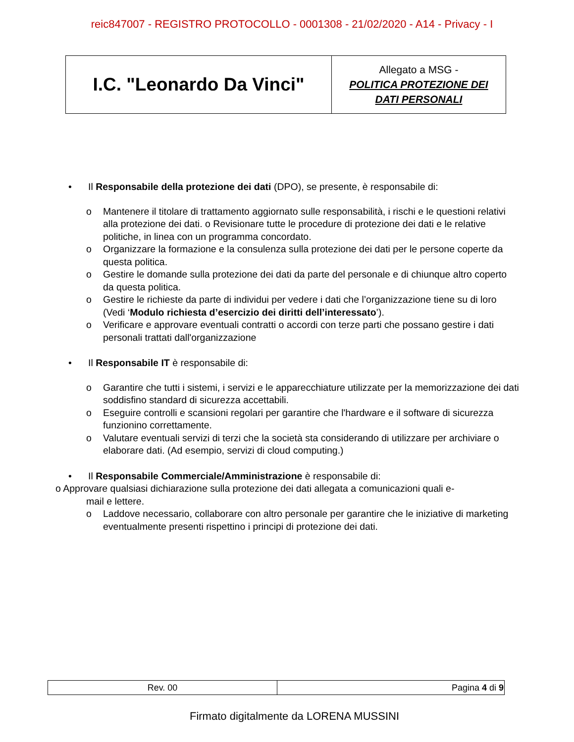reic847007 - REGISTRO PROTOCOLLO - 0001308 - 21/02/2020 - A14 - Privacy - I
| I.C. "Leonardo Da Vinci" | Allegato a MSG - POLITICA PROTEZIONE DEI DATI PERSONALI |
• Il Responsabile della protezione dei dati (DPO), se presente, è responsabile di:
o Mantenere il titolare di trattamento aggiornato sulle responsabilità, i rischi e le questioni relativi alla protezione dei dati. o Revisionare tutte le procedure di protezione dei dati e le relative politiche, in linea con un programma concordato.
o Organizzare la formazione e la consulenza sulla protezione dei dati per le persone coperte da questa politica.
o Gestire le domande sulla protezione dei dati da parte del personale e di chiunque altro coperto da questa politica.
o Gestire le richieste da parte di individui per vedere i dati che l’organizzazione tiene su di loro (Vedi ‘Modulo richiesta d’esercizio dei diritti dell’interessato’).
o Verificare e approvare eventuali contratti o accordi con terze parti che possano gestire i dati personali trattati dall'organizzazione
• Il Responsabile IT è responsabile di:
o Garantire che tutti i sistemi, i servizi e le apparecchiature utilizzate per la memorizzazione dei dati soddisfino standard di sicurezza accettabili.
o Eseguire controlli e scansioni regolari per garantire che l'hardware e il software di sicurezza funzionino correttamente.
o Valutare eventuali servizi di terzi che la società sta considerando di utilizzare per archiviare o elaborare dati. (Ad esempio, servizi di cloud computing.)
• Il Responsabile Commerciale/Amministrazione è responsabile di:
o Approvare qualsiasi dichiarazione sulla protezione dei dati allegata a comunicazioni quali e-
mail e lettere.
o Laddove necessario, collaborare con altro personale per garantire che le iniziative di marketing eventualmente presenti rispettino i principi di protezione dei dati.
| Rev. 00 | Pagina 4 di 9 |
Firmato digitalmente da LORENA MUSSINI